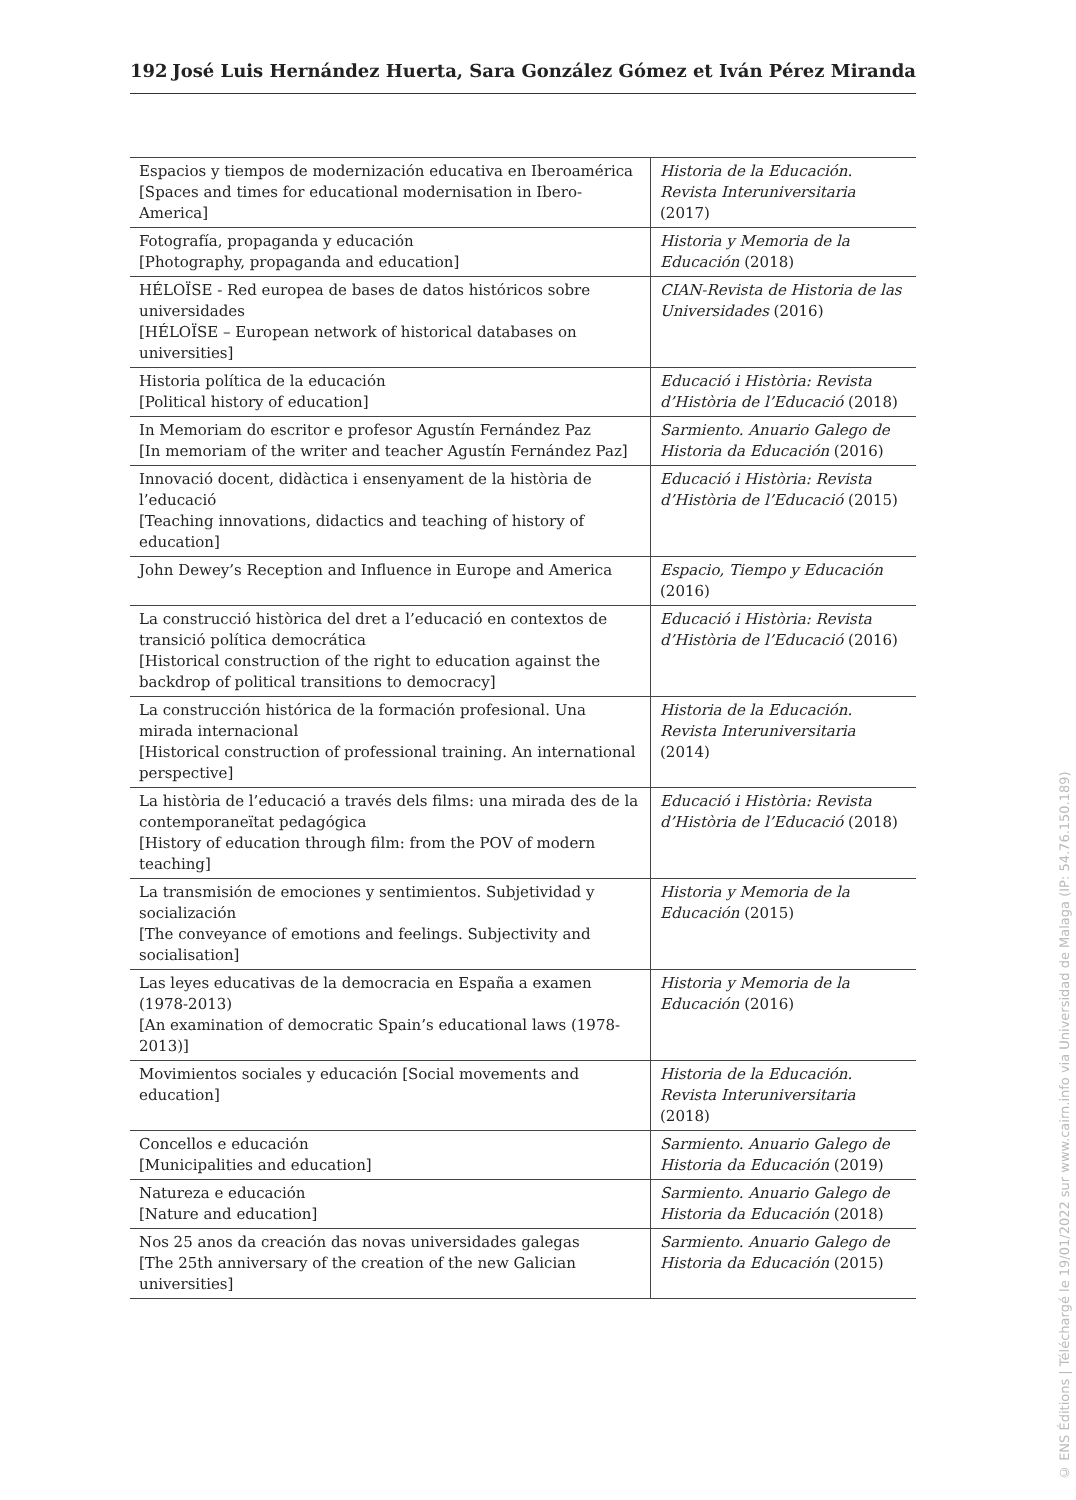192 José Luis Hernández Huerta, Sara González Gómez et Iván Pérez Miranda
| Espacios y tiempos de modernización educativa en Iberoamérica [Spaces and times for educational modernisation in Ibero-America] | Historia de la Educación. Revista Interuniversitaria (2017) |
| Fotografía, propaganda y educación [Photography, propaganda and education] | Historia y Memoria de la Educación (2018) |
| HÉLOÏSE - Red europea de bases de datos históricos sobre universidades [HÉLOÏSE – European network of historical databases on universities] | CIAN-Revista de Historia de las Universidades (2016) |
| Historia política de la educación [Political history of education] | Educació i Història: Revista d’Història de l’Educació (2018) |
| In Memoriam do escritor e profesor Agustín Fernández Paz [In memoriam of the writer and teacher Agustín Fernández Paz] | Sarmiento. Anuario Galego de Historia da Educación (2016) |
| Innovació docent, didàctica i ensenyament de la història de l’educació [Teaching innovations, didactics and teaching of history of education] | Educació i Història: Revista d’Història de l’Educació (2015) |
| John Dewey’s Reception and Influence in Europe and America | Espacio, Tiempo y Educación (2016) |
| La construcció històrica del dret a l’educació en contextos de transició política democrática [Historical construction of the right to education against the backdrop of political transitions to democracy] | Educació i Història: Revista d’Història de l’Educació (2016) |
| La construcción histórica de la formación profesional. Una mirada internacional [Historical construction of professional training. An international perspective] | Historia de la Educación. Revista Interuniversitaria (2014) |
| La història de l’educació a través dels films: una mirada des de la contemporaneïtat pedagógica [History of education through film: from the POV of modern teaching] | Educació i Història: Revista d’Història de l’Educació (2018) |
| La transmisión de emociones y sentimientos. Subjetividad y socialización [The conveyance of emotions and feelings. Subjectivity and socialisation] | Historia y Memoria de la Educación (2015) |
| Las leyes educativas de la democracia en España a examen (1978-2013) [An examination of democratic Spain’s educational laws (1978-2013)] | Historia y Memoria de la Educación (2016) |
| Movimientos sociales y educación [Social movements and education] | Historia de la Educación. Revista Interuniversitaria (2018) |
| Concellos e educación [Municipalities and education] | Sarmiento. Anuario Galego de Historia da Educación (2019) |
| Natureza e educación [Nature and education] | Sarmiento. Anuario Galego de Historia da Educación (2018) |
| Nos 25 anos da creación das novas universidades galegas [The 25th anniversary of the creation of the new Galician universities] | Sarmiento. Anuario Galego de Historia da Educación (2015) |
© ENS Éditions | Téléchargé le 19/01/2022 sur www.cairn.info via Universidad de Malaga (IP: 54.76.150.189)